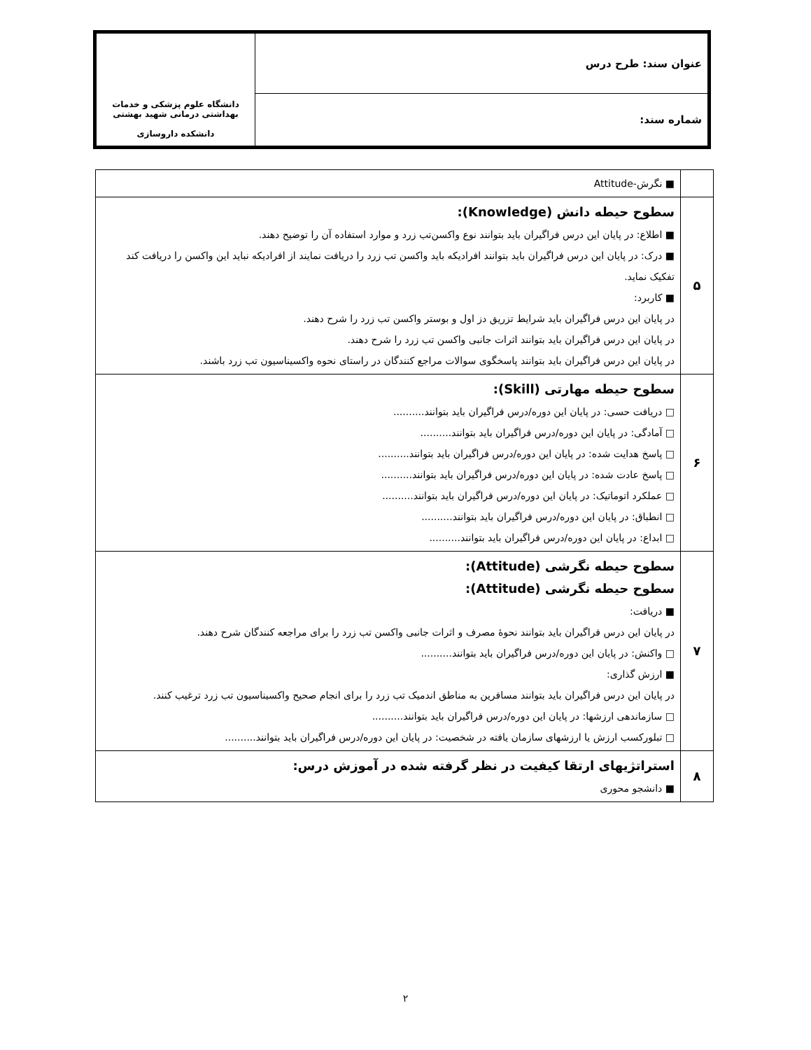| عنوان سند: طرح درس | دانشگاه علوم پزشکی و خدمات بهداشتی درمانی شهید بهشتی دانشکده داروسازی |
| شماره سند: | |
| | ■ نگرش-Attitude |
| ۵ | سطوح حیطه دانش (Knowledge): ■ اطلاع: در پایان این درس فراگیران باید بتوانند نوع واکسن‌تب زرد و موارد استفاده آن را توضیح دهند. ■ درک: در پایان این درس فراگیران باید بتوانند افرادیکه باید واکسن تب زرد را دریافت نمایند از افرادیکه نباید این واکسن را دریافت کند تفکیک نماید. ■ کاربرد: در پایان این درس فراگیران باید شرایط تزریق دز اول و بوستر واکسن تب زرد را شرح دهند. در پایان این درس فراگیران باید بتوانند اثرات جانبی واکسن تب زرد را شرح دهند. در پایان این درس فراگیران باید بتوانند پاسخگوی سوالات مراجع کنندگان در راستای نحوه واکسیناسیون تب زرد باشند. |
| ۶ | سطوح حیطه مهارتی (Skill): □ دریافت حسی: در پایان این دوره/درس فراگیران باید بتوانند.......... □ آمادگی: در پایان این دوره/درس فراگیران باید بتوانند.......... □ پاسخ هدایت شده: در پایان این دوره/درس فراگیران باید بتوانند.......... □ پاسخ عادت شده: در پایان این دوره/درس فراگیران باید بتوانند.......... □ عملکرد اتوماتیک: در پایان این دوره/درس فراگیران باید بتوانند.......... □ انطباق: در پایان این دوره/درس فراگیران باید بتوانند.......... □ ابداع: در پایان این دوره/درس فراگیران باید بتوانند.......... |
| ۷ | سطوح حیطه نگرشی (Attitude): سطوح حیطه نگرشی (Attitude): ■ دریافت: در پایان این درس فراگیران باید بتوانند نحوهٔ مصرف و اثرات جانبی واکسن تب زرد را برای مراجعه کنندگان شرح دهند. □ واکنش: در پایان این دوره/درس فراگیران باید بتوانند.......... ■ ارزش گذاری: در پایان این درس فراگیران باید بتوانند مسافرین به مناطق اندمیک تب زرد را برای انجام صحیح واکسیناسیون تب زرد ترغیب کنند. □ سازماندهی ارزشها: در پایان این دوره/درس فراگیران باید بتوانند.......... □ تبلورکسب ارزش یا ارزشهای سازمان یافته در شخصیت: در پایان این دوره/درس فراگیران باید بتوانند.......... |
| ۸ | استراتژیهای ارتقا کیفیت در نظر گرفته شده در آموزش درس: ■ دانشجو محوری |
۲